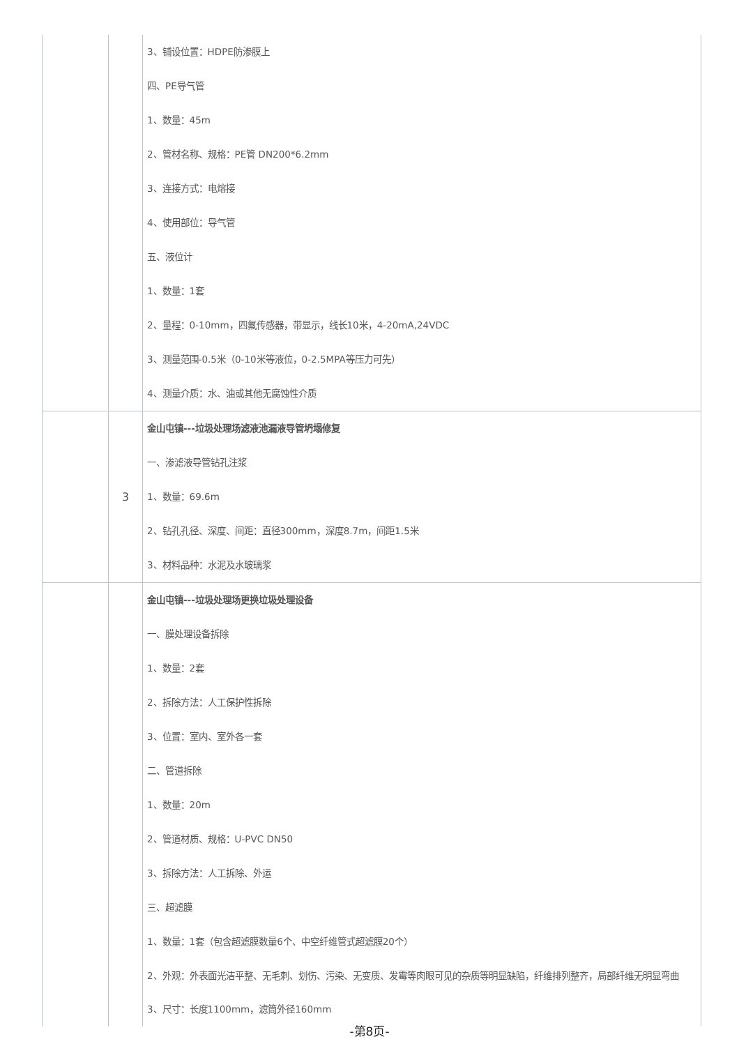| | | 3、铺设位置：HDPE防渗膜上 四、PE导气管 1、数量：45m 2、管材名称、规格：PE管 DN200*6.2mm 3、连接方式：电熔接 4、使用部位：导气管 五、液位计 1、数量：1套 2、量程：0-10mm，四氟传感器，带显示，线长10米，4-20mA,24VDC 3、测量范围-0.5米（0-10米等液位，0-2.5MPA等压力可先） 4、测量介质：水、油或其他无腐蚀性介质 |
| | 3 | 金山屯镇---垃圾处理场滤液池漏液导管坍塌修复 一、渗滤液导管钻孔注浆 1、数量：69.6m 2、钻孔孔径、深度、间距：直径300mm，深度8.7m，间距1.5米 3、材料品种：水泥及水玻璃浆 |
| | | 金山屯镇---垃圾处理场更换垃圾处理设备 一、膜处理设备拆除 1、数量：2套 2、拆除方法：人工保护性拆除 3、位置：室内、室外各一套 二、管道拆除 1、数量：20m 2、管道材质、规格：U-PVC DN50 3、拆除方法：人工拆除、外运 三、超滤膜 1、数量：1套（包含超滤膜数量6个、中空纤维管式超滤膜20个） 2、外观：外表面光洁平整、无毛刺、划伤、污染、无变质、发霉等肉眼可见的杂质等明显缺陷，纤维排列整齐，局部纤维无明显弯曲 3、尺寸：长度1100mm，滤筒外径160mm |
-第8页-